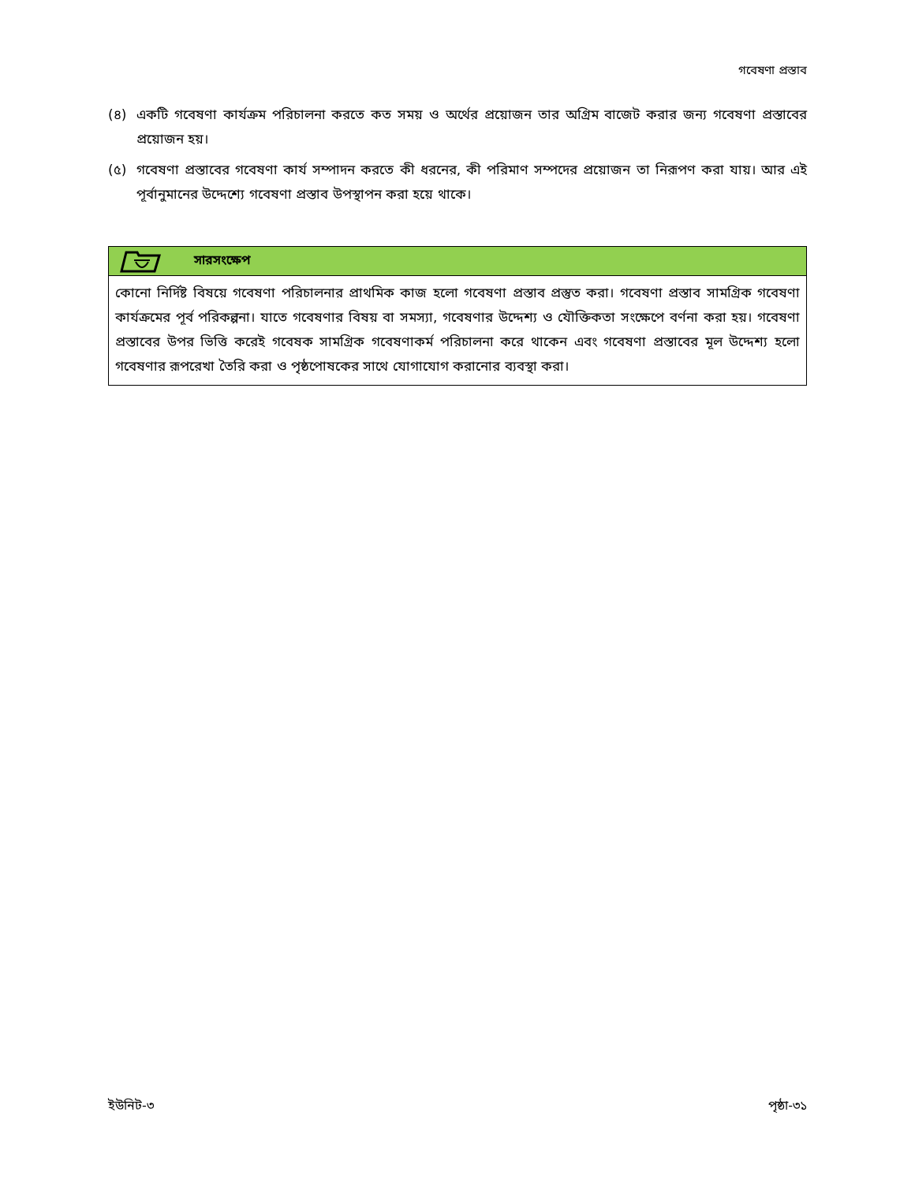গবেষণা প্রস্তাব
(৪) একটি গবেষণা কার্যক্রম পরিচালনা করতে কত সময় ও অর্থের প্রয়োজন তার অগ্রিম বাজেট করার জন্য গবেষণা প্রস্তাবের প্রয়োজন হয়।
(৫) গবেষণা প্রস্তাবের গবেষণা কার্য সম্পাদন করতে কী ধরনের, কী পরিমাণ সম্পদের প্রয়োজন তা নিরূপণ করা যায়। আর এই পূর্বানুমানের উদ্দেশ্যে গবেষণা প্রস্তাব উপস্থাপন করা হয়ে থাকে।
সারসংক্ষেপ
কোনো নির্দিষ্ট বিষয়ে গবেষণা পরিচালনার প্রাথমিক কাজ হলো গবেষণা প্রস্তাব প্রস্তুত করা। গবেষণা প্রস্তাব সামগ্রিক গবেষণা কার্যক্রমের পূর্ব পরিকল্পনা। যাতে গবেষণার বিষয় বা সমস্যা, গবেষণার উদ্দেশ্য ও যৌক্তিকতা সংক্ষেপে বর্ণনা করা হয়। গবেষণা প্রস্তাবের উপর ভিত্তি করেই গবেষক সামগ্রিক গবেষণাকর্ম পরিচালনা করে থাকেন এবং গবেষণা প্রস্তাবের মূল উদ্দেশ্য হলো গবেষণার রূপরেখা তৈরি করা ও পৃষ্ঠপোষকের সাথে যোগাযোগ করানোর ব্যবস্থা করা।
ইউনিট-৩ পৃষ্ঠা-৩১